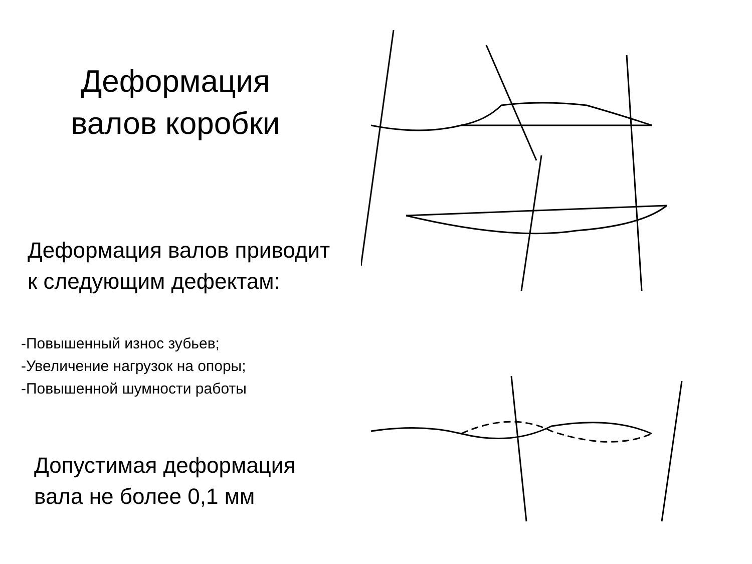Деформация
валов коробки
Деформация валов приводит
к следующим дефектам:
-Повышенный износ зубьев;
-Увеличение нагрузок на опоры;
-Повышенной шумности работы
Допустимая деформация
вала не более 0,1 мм